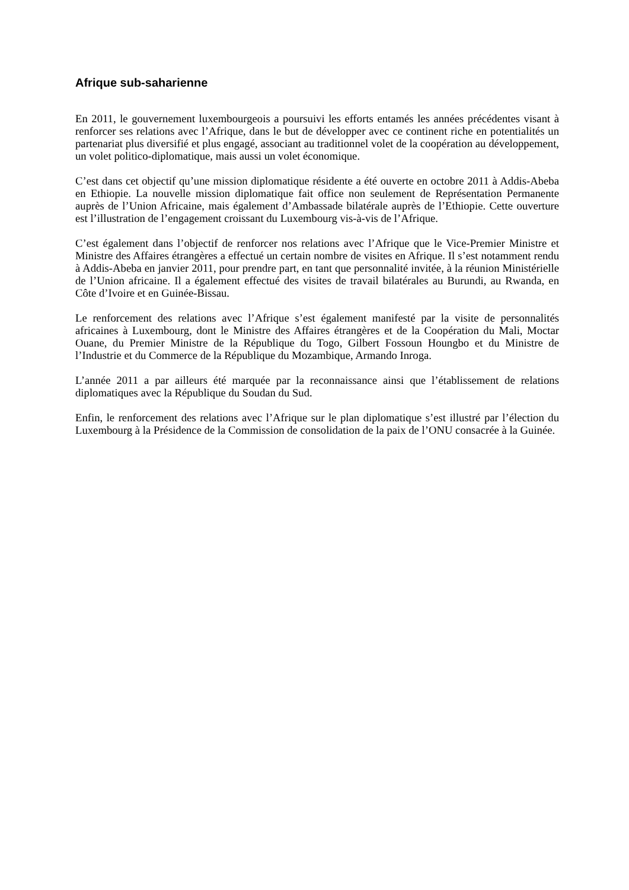Afrique sub-saharienne
En 2011, le gouvernement luxembourgeois a poursuivi les efforts entamés les années précédentes visant à renforcer ses relations avec l’Afrique, dans le but de développer avec ce continent riche en potentialités un partenariat plus diversifié et plus engagé, associant au traditionnel volet de la coopération au développement, un volet politico-diplomatique, mais aussi un volet économique.
C’est dans cet objectif qu’une mission diplomatique résidente a été ouverte en octobre 2011 à Addis-Abeba en Ethiopie. La nouvelle mission diplomatique fait office non seulement de Représentation Permanente auprès de l’Union Africaine, mais également d’Ambassade bilatérale auprès de l’Ethiopie. Cette ouverture est l’illustration de l’engagement croissant du Luxembourg vis-à-vis de l’Afrique.
C’est également dans l’objectif de renforcer nos relations avec l’Afrique que le Vice-Premier Ministre et Ministre des Affaires étrangères a effectué un certain nombre de visites en Afrique. Il s’est notamment rendu à Addis-Abeba en janvier 2011, pour prendre part, en tant que personnalité invitée, à la réunion Ministérielle de l’Union africaine. Il a également effectué des visites de travail bilatérales au Burundi, au Rwanda, en Côte d’Ivoire et en Guinée-Bissau.
Le renforcement des relations avec l’Afrique s’est également manifesté par la visite de personnalités africaines à Luxembourg, dont le Ministre des Affaires étrangères et de la Coopération du Mali, Moctar Ouane, du Premier Ministre de la République du Togo, Gilbert Fossoun Houngbo et du Ministre de l’Industrie et du Commerce de la République du Mozambique, Armando Inroga.
L’année 2011 a par ailleurs été marquée par la reconnaissance ainsi que l’établissement de relations diplomatiques avec la République du Soudan du Sud.
Enfin, le renforcement des relations avec l’Afrique sur le plan diplomatique s’est illustré par l’élection du Luxembourg à la Présidence de la Commission de consolidation de la paix de l’ONU consacrée à la Guinée.